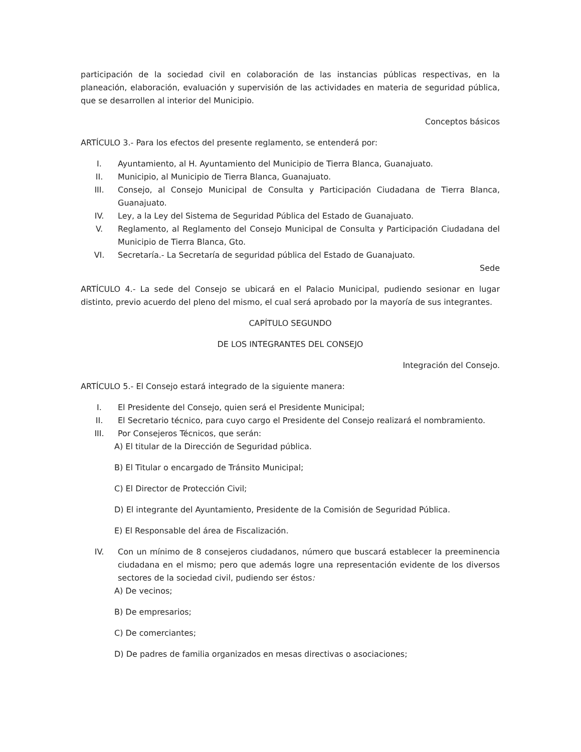participación de la sociedad civil en colaboración de las instancias públicas respectivas, en la planeación, elaboración, evaluación y supervisión de las actividades en materia de seguridad pública, que se desarrollen al interior del Municipio.
Conceptos básicos
ARTÍCULO 3.- Para los efectos del presente reglamento, se entenderá por:
I. Ayuntamiento, al H. Ayuntamiento del Municipio de Tierra Blanca, Guanajuato.
II. Municipio, al Municipio de Tierra Blanca, Guanajuato.
III. Consejo, al Consejo Municipal de Consulta y Participación Ciudadana de Tierra Blanca, Guanajuato.
IV. Ley, a la Ley del Sistema de Seguridad Pública del Estado de Guanajuato.
V. Reglamento, al Reglamento del Consejo Municipal de Consulta y Participación Ciudadana del Municipio de Tierra Blanca, Gto.
VI. Secretaría.- La Secretaría de seguridad pública del Estado de Guanajuato.
Sede
ARTÍCULO 4.- La sede del Consejo se ubicará en el Palacio Municipal, pudiendo sesionar en lugar distinto, previo acuerdo del pleno del mismo, el cual será aprobado por la mayoría de sus integrantes.
CAPÍTULO SEGUNDO
DE LOS INTEGRANTES DEL CONSEJO
Integración del Consejo.
ARTÍCULO 5.- El Consejo estará integrado de la siguiente manera:
I. El Presidente del Consejo, quien será el Presidente Municipal;
II. El Secretario técnico, para cuyo cargo el Presidente del Consejo realizará el nombramiento.
III. Por Consejeros Técnicos, que serán:
A) El titular de la Dirección de Seguridad pública.
B) El Titular o encargado de Tránsito Municipal;
C) El Director de Protección Civil;
D) El integrante del Ayuntamiento, Presidente de la Comisión de Seguridad Pública.
E) El Responsable del área de Fiscalización.
IV. Con un mínimo de 8 consejeros ciudadanos, número que buscará establecer la preeminencia ciudadana en el mismo; pero que además logre una representación evidente de los diversos sectores de la sociedad civil, pudiendo ser éstos:
A) De vecinos;
B) De empresarios;
C) De comerciantes;
D) De padres de familia organizados en mesas directivas o asociaciones;